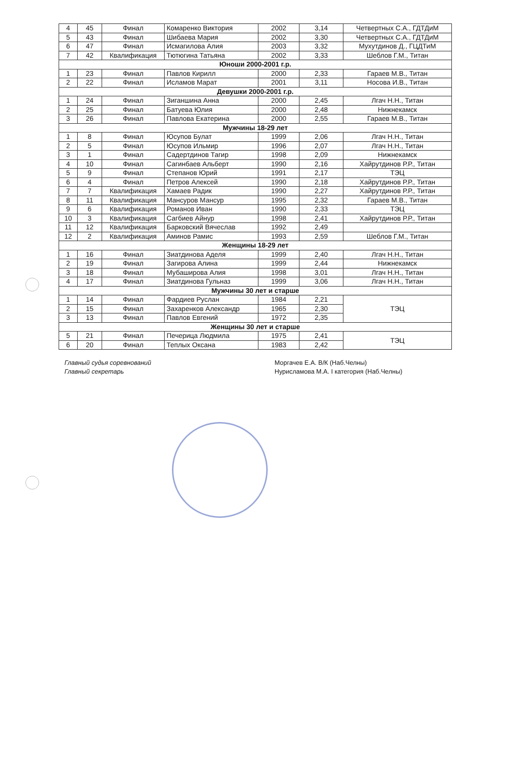| 4 | 45 | Финал | Комаренко Виктория | 2002 | 3,14 | Четвертных С.А., ГДТДиМ |
| 5 | 43 | Финал | Шибаева Мария | 2002 | 3,30 | Четвертных С.А., ГДТДиМ |
| 6 | 47 | Финал | Исмагилова Алия | 2003 | 3,32 | Мухутдинов Д., ГЦДТиМ |
| 7 | 42 | Квалификация | Тютюгина Татьяна | 2002 | 3,33 | Шеблов Г.М., Титан |
| Юноши 2000-2001 г.р. | | | | | | |
| 1 | 23 | Финал | Павлов Кирилл | 2000 | 2,33 | Гараев М.В., Титан |
| 2 | 22 | Финал | Исламов Марат | 2001 | 3,11 | Носова И.В., Титан |
| Девушки 2000-2001 г.р. | | | | | | |
| 1 | 24 | Финал | Зиганшина Анна | 2000 | 2,45 | Лгач Н.Н., Титан |
| 2 | 25 | Финал | Батуева Юлия | 2000 | 2,48 | Нижнекамск |
| 3 | 26 | Финал | Павлова Екатерина | 2000 | 2,55 | Гараев М.В., Титан |
| Мужчины 18-29 лет | | | | | | |
| 1 | 8 | Финал | Юсупов Булат | 1999 | 2,06 | Лгач Н.Н., Титан |
| 2 | 5 | Финал | Юсупов Ильмир | 1996 | 2,07 | Лгач Н.Н., Титан |
| 3 | 1 | Финал | Садертдинов Тагир | 1998 | 2,09 | Нижнекамск |
| 4 | 10 | Финал | Сагинбаев Альберт | 1990 | 2,16 | Хайрутдинов Р.Р., Титан |
| 5 | 9 | Финал | Степанов Юрий | 1991 | 2,17 | ТЭЦ |
| 6 | 4 | Финал | Петров Алексей | 1990 | 2,18 | Хайрутдинов Р.Р., Титан |
| 7 | 7 | Квалификация | Хамаев Радик | 1990 | 2,27 | Хайрутдинов Р.Р., Титан |
| 8 | 11 | Квалификация | Мансуров Мансур | 1995 | 2,32 | Гараев М.В., Титан |
| 9 | 6 | Квалификация | Романов Иван | 1990 | 2,33 | ТЭЦ |
| 10 | 3 | Квалификация | Сагбиев Айнур | 1998 | 2,41 | Хайрутдинов Р.Р., Титан |
| 11 | 12 | Квалификация | Барковский Вячеслав | 1992 | 2,49 | |
| 12 | 2 | Квалификация | Аминов Рамис | 1993 | 2,59 | Шеблов Г.М., Титан |
| Женщины 18-29 лет | | | | | | |
| 1 | 16 | Финал | Зиатдинова Аделя | 1999 | 2,40 | Лгач Н.Н., Титан |
| 2 | 19 | Финал | Загирова Алина | 1999 | 2,44 | Нижнекамск |
| 3 | 18 | Финал | Мубаширова Алия | 1998 | 3,01 | Лгач Н.Н., Титан |
| 4 | 17 | Финал | Зиатдинова Гульназ | 1999 | 3,06 | Лгач Н.Н., Титан |
| Мужчины 30 лет и старше | | | | | | |
| 1 | 14 | Финал | Фардиев Руслан | 1984 | 2,21 | ТЭЦ |
| 2 | 15 | Финал | Захаренков Александр | 1965 | 2,30 | |
| 3 | 13 | Финал | Павлов Евгений | 1972 | 2,35 | |
| Женщины 30 лет и старше | | | | | | |
| 5 | 21 | Финал | Печерица Людмила | 1975 | 2,41 | ТЭЦ |
| 6 | 20 | Финал | Теплых Оксана | 1983 | 2,42 | |
Главный судья соревнований
Главный секретарь
Моргачев Е.А. В/К (Наб.Челны)
Нурисламова М.А. I категория (Наб.Челны)